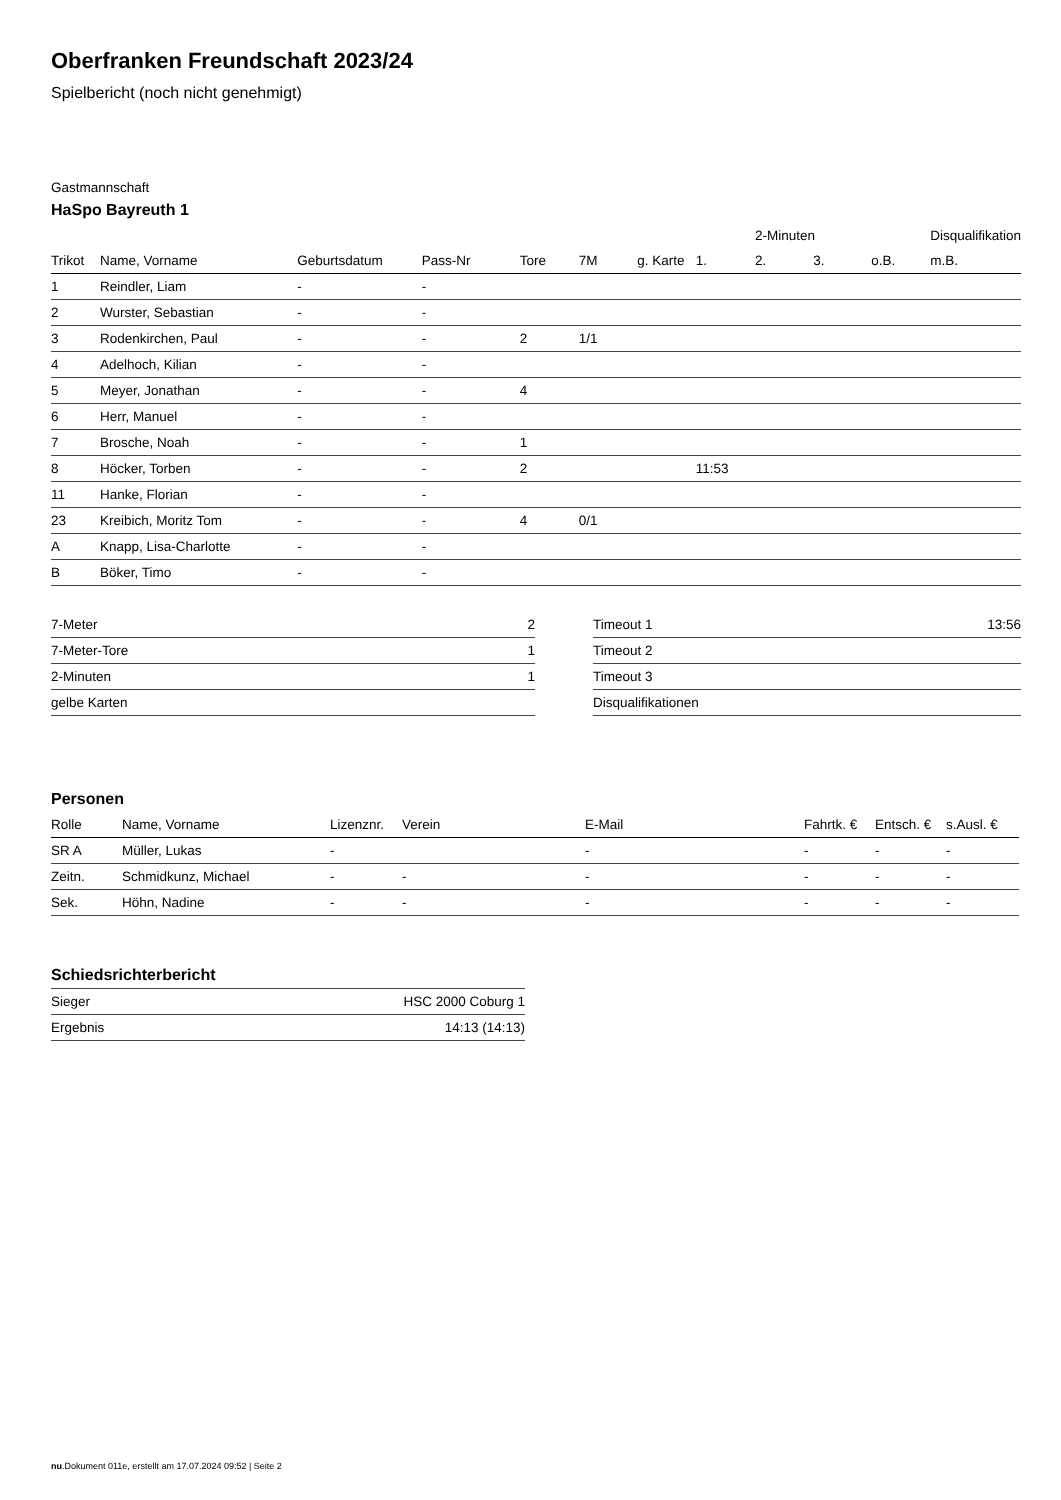Oberfranken Freundschaft 2023/24
Spielbericht (noch nicht genehmigt)
Gastmannschaft
HaSpo Bayreuth 1
| | | | | | | | | 2-Minuten | | | Disqualifikation |
| --- | --- | --- | --- | --- | --- | --- | --- | --- | --- | --- | --- |
| Trikot | Name, Vorname | Geburtsdatum | Pass-Nr | Tore | 7M | g. Karte | 1. | 2. | 3. | o.B. | m.B. |
| 1 | Reindler, Liam | - | - | | | | | | | | |
| 2 | Wurster, Sebastian | - | - | | | | | | | | |
| 3 | Rodenkirchen, Paul | - | - | 2 | 1/1 | | | | | | |
| 4 | Adelhoch, Kilian | - | - | | | | | | | | |
| 5 | Meyer, Jonathan | - | - | 4 | | | | | | | |
| 6 | Herr, Manuel | - | - | | | | | | | | |
| 7 | Brosche, Noah | - | - | 1 | | | | | | | |
| 8 | Höcker, Torben | - | - | 2 | | | 11:53 | | | | |
| 11 | Hanke, Florian | - | - | | | | | | | | |
| 23 | Kreibich, Moritz Tom | - | - | 4 | 0/1 | | | | | | |
| A | Knapp, Lisa-Charlotte | - | - | | | | | | | | |
| B | Böker, Timo | - | - | | | | | | | | |
| 7-Meter | 2 |
| 7-Meter-Tore | 1 |
| 2-Minuten | 1 |
| gelbe Karten | |
| Timeout 1 | 13:56 |
| Timeout 2 | |
| Timeout 3 | |
| Disqualifikationen | |
Personen
| Rolle | Name, Vorname | Lizenznr. | Verein | E-Mail | Fahrtk. € | Entsch. € | s.Ausl. € |
| --- | --- | --- | --- | --- | --- | --- | --- |
| SR A | Müller, Lukas | - | | - | - | - | - |
| Zeitn. | Schmidkunz, Michael | - | - | - | - | - | - |
| Sek. | Höhn, Nadine | - | - | - | - | - | - |
Schiedsrichterbericht
| Sieger | HSC 2000 Coburg 1 |
| Ergebnis | 14:13 (14:13) |
nu.Dokument 011e, erstellt am 17.07.2024 09:52 | Seite 2